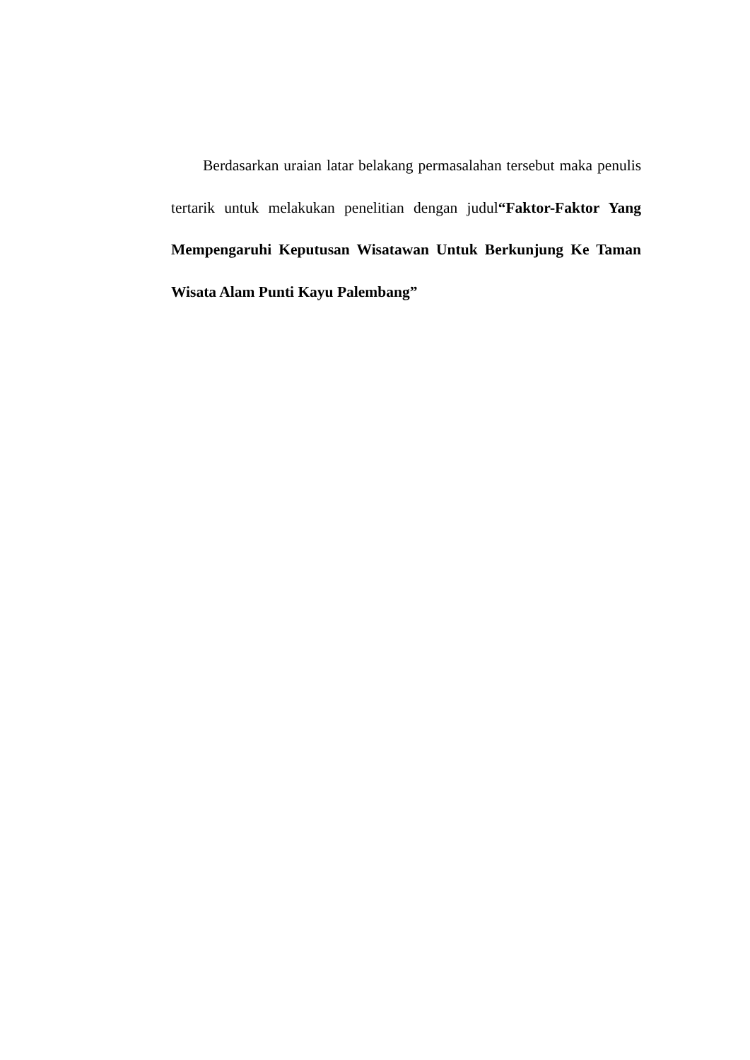Berdasarkan uraian latar belakang permasalahan tersebut maka penulis tertarik untuk melakukan penelitian dengan judul“Faktor-Faktor Yang Mempengaruhi Keputusan Wisatawan Untuk Berkunjung Ke Taman Wisata Alam Punti Kayu Palembang”